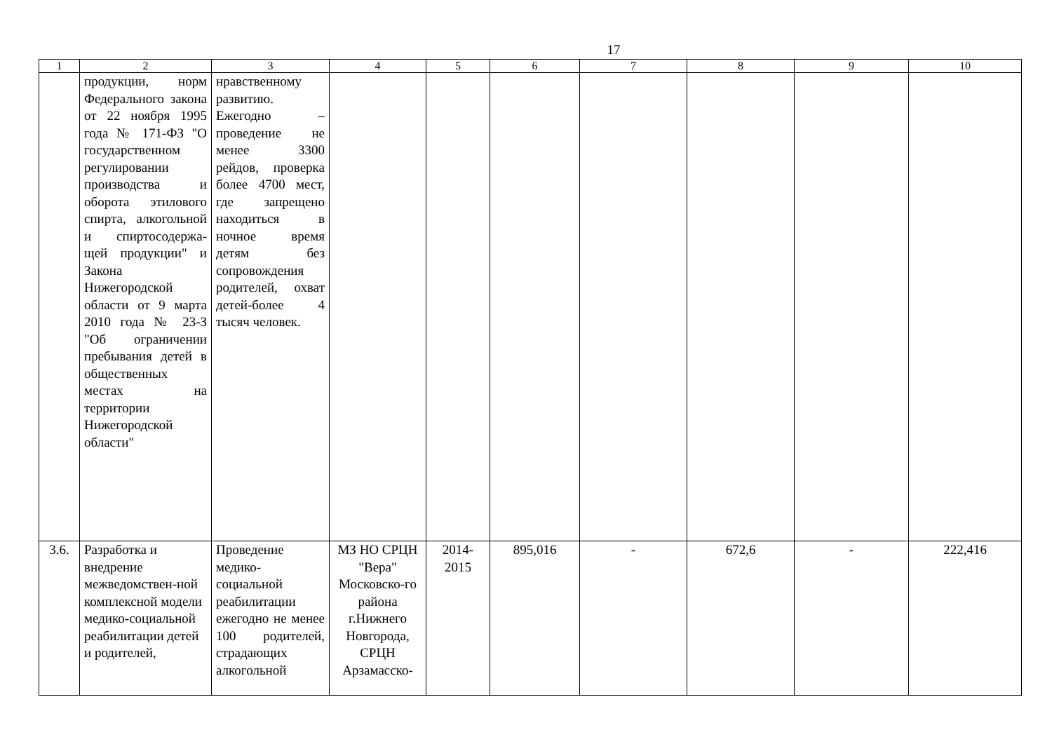17
| 1 | 2 | 3 | 4 | 5 | 6 | 7 | 8 | 9 | 10 |
| --- | --- | --- | --- | --- | --- | --- | --- | --- | --- |
| | продукции, норм Федерального закона от 22 ноября 1995 года № 171-ФЗ "О государственном регулировании производства и оборота этилового спирта, алкогольной и спиртосодержа-щей продукции" и Закона Нижегородской области от 9 марта 2010 года № 23-З "Об ограничении пребывания детей в общественных местах на территории Нижегородской области" | нравственному развитию. Ежегодно – проведение не менее 3300 рейдов, проверка более 4700 мест, где запрещено находиться в ночное время детям без сопровождения родителей, охват детей-более 4 тысяч человек. | | | | | | | |
| 3.6. | Разработка и внедрение межведомствен-ной комплексной модели медико-социальной реабилитации детей и родителей, | Проведение медико-социальной реабилитации ежегодно не менее 100 родителей, страдающих алкогольной | МЗ НО СРЦН "Вера" Московско-го района г.Нижнего Новгорода, СРЦН Арзамасско- | 2014-2015 | 895,016 | - | 672,6 | - | 222,416 |